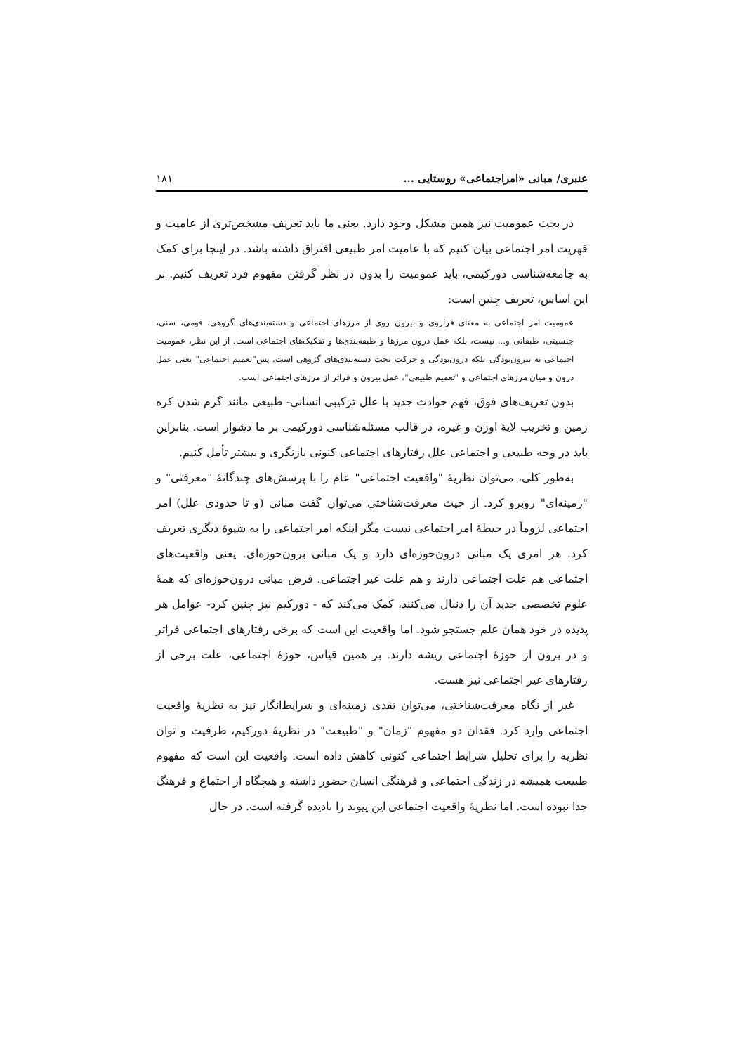عنبری/ مبانی «امراجتماعی» روستایی ... ۱۸۱
در بحث عمومیت نیز همین مشکل وجود دارد. یعنی ما باید تعریف مشخص‌تری از عامیت و قهریت امر اجتماعی بیان کنیم که با عامیت امر طبیعی افتراق داشته باشد. در اینجا برای کمک به جامعه‌شناسی دورکیمی، باید عمومیت را بدون در نظر گرفتن مفهوم فرد تعریف کنیم. بر این اساس، تعریف چنین است:
عمومیت امر اجتماعی به معنای فراروی و بیرون روی از مرزهای اجتماعی و دسته‌بندی‌های گروهی، قومی، سنی، جنسیتی، طبقاتی و... نیست، بلکه عمل درون مرزها و طبقه‌بندی‌ها و تفکیک‌های اجتماعی است. از این نظر، عمومیت اجتماعی نه بیرون‌بودگی بلکه درون‌بودگی و حرکت تحت دسته‌بندی‌های گروهی است. پس"تعمیم اجتماعی" یعنی عمل درون و میان مرزهای اجتماعی و "تعمیم طبیعی"، عمل بیرون و فراتر از مرزهای اجتماعی است.
بدون تعریف‌های فوق، فهم حوادث جدید با علل ترکیبی انسانی- طبیعی مانند گرم شدن کره زمین و تخریب لایهٔ اوزن و غیره، در قالب مسئله‌شناسی دورکیمی بر ما دشوار است. بنابراین باید در وجه طبیعی و اجتماعی علل رفتارهای اجتماعی کنونی بازنگری و بیشتر تأمل کنیم.
به‌طور کلی، می‌توان نظریهٔ "واقعیت اجتماعی" عام را با پرسش‌های چندگانهٔ "معرفتی" و "زمینه‌ای" روبرو کرد. از حیث معرفت‌شناختی می‌توان گفت مبانی (و تا حدودی علل) امر اجتماعی لزوماً در حیطهٔ امر اجتماعی نیست مگر اینکه امر اجتماعی را به شیوهٔ دیگری تعریف کرد. هر امری یک مبانی درون‌حوزه‌ای دارد و یک مبانی برون‌حوزه‌ای. یعنی واقعیت‌های اجتماعی هم علت اجتماعی دارند و هم علت غیر اجتماعی. فرض مبانی درون‌حوزه‌ای که همهٔ علوم تخصصی جدید آن را دنبال می‌کنند، کمک می‌کند که - دورکیم نیز چنین کرد- عوامل هر پدیده در خود همان علم جستجو شود. اما واقعیت این است که برخی رفتارهای اجتماعی فراتر و در برون از حوزهٔ اجتماعی ریشه دارند. بر همین قیاس، حوزهٔ اجتماعی، علت برخی از رفتارهای غیر اجتماعی نیز هست.
غیر از نگاه معرفت‌شناختی، می‌توان نقدی زمینه‌ای و شرایط‌انگار نیز به نظریهٔ واقعیت اجتماعی وارد کرد. فقدان دو مفهوم "زمان" و "طبیعت" در نظریهٔ دورکیم، ظرفیت و توان نظریه را برای تحلیل شرایط اجتماعی کنونی کاهش داده است. واقعیت این است که مفهوم طبیعت همیشه در زندگی اجتماعی و فرهنگی انسان حضور داشته و هیچگاه از اجتماع و فرهنگ جدا نبوده است. اما نظریهٔ واقعیت اجتماعی این پیوند را نادیده گرفته است. در حال